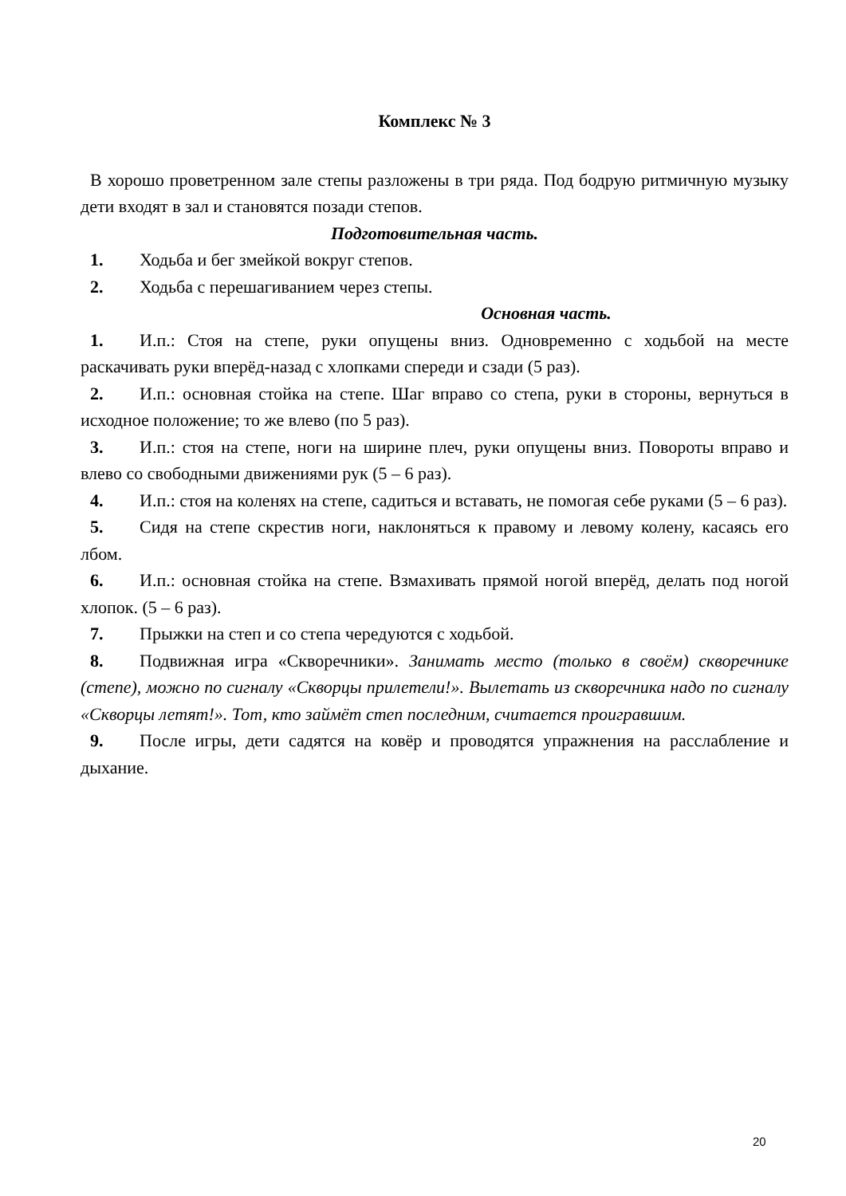Комплекс № 3
В хорошо проветренном зале степы разложены в три ряда. Под бодрую ритмичную музыку дети входят в зал и становятся позади степов.
Подготовительная часть.
1. Ходьба и бег змейкой вокруг степов.
2. Ходьба с перешагиванием через степы.
Основная часть.
1. И.п.: Стоя на степе, руки опущены вниз. Одновременно с ходьбой на месте раскачивать руки вперёд-назад с хлопками спереди и сзади (5 раз).
2. И.п.: основная стойка на степе. Шаг вправо со степа, руки в стороны, вернуться в исходное положение; то же влево (по 5 раз).
3. И.п.: стоя на степе, ноги на ширине плеч, руки опущены вниз. Повороты вправо и влево со свободными движениями рук (5 – 6 раз).
4. И.п.: стоя на коленях на степе, садиться и вставать, не помогая себе руками (5 – 6 раз).
5. Сидя на степе скрестив ноги, наклоняться к правому и левому колену, касаясь его лбом.
6. И.п.: основная стойка на степе. Взмахивать прямой ногой вперёд, делать под ногой хлопок. (5 – 6 раз).
7. Прыжки на степ и со степа чередуются с ходьбой.
8. Подвижная игра «Скворечники». Занимать место (только в своём) скворечнике (степе), можно по сигналу «Скворцы прилетели!». Вылетать из скворечника надо по сигналу «Скворцы летят!». Тот, кто займёт степ последним, считается проигравшим.
9. После игры, дети садятся на ковёр и проводятся упражнения на расслабление и дыхание.
20